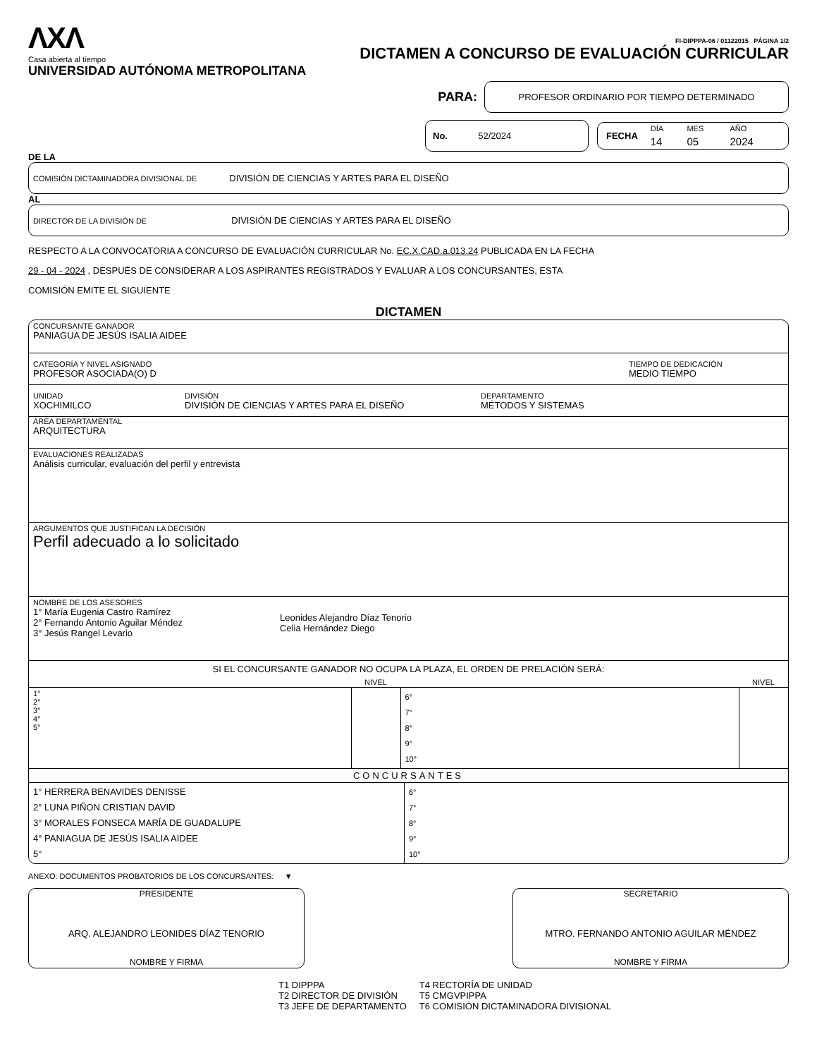ΛXΛ
Casa abierta al tiempo
UNIVERSIDAD AUTÓNOMA METROPOLITANA
FI-DIPPPA-06 / 01122015 PÁGINA 1/2
DICTAMEN A CONCURSO DE EVALUACIÓN CURRICULAR
PARA:
PROFESOR ORDINARIO POR TIEMPO DETERMINADO
No. 52/2024
FECHA
| DÍA | MES | AÑO |
| 14 | 05 | 2024 |
DE LA
COMISIÓN DICTAMINADORA DIVISIONAL DE DIVISIÓN DE CIENCIAS Y ARTES PARA EL DISEÑO
AL
DIRECTOR DE LA DIVISIÓN DE DIVISIÓN DE CIENCIAS Y ARTES PARA EL DISEÑO
RESPECTO A LA CONVOCATORIA A CONCURSO DE EVALUACIÓN CURRICULAR No. EC.X.CAD.a.013.24 PUBLICADA EN LA FECHA
29 - 04 - 2024 , DESPUÉS DE CONSIDERAR A LOS ASPIRANTES REGISTRADOS Y EVALUAR A LOS CONCURSANTES, ESTA
COMISIÓN EMITE EL SIGUIENTE
DICTAMEN
CONCURSANTE GANADOR
PANIAGUA DE JESÚS ISALIA AIDEE
CATEGORÍA Y NIVEL ASIGNADO
PROFESOR ASOCIADA(O) D
TIEMPO DE DEDICACIÓN
MEDIO TIEMPO
UNIDAD
XOCHIMILCO
DIVISIÓN
DIVISIÓN DE CIENCIAS Y ARTES PARA EL DISEÑO
DEPARTAMENTO
MÉTODOS Y SISTEMAS
ÁREA DEPARTAMENTAL
ARQUITECTURA
EVALUACIONES REALIZADAS
Análisis curricular, evaluación del perfil y entrevista
ARGUMENTOS QUE JUSTIFICAN LA DECISIÓN
Perfil adecuado a lo solicitado
NOMBRE DE LOS ASESORES
1° María Eugenia Castro Ramírez
2° Fernando Antonio Aguilar Méndez
3° Jesús Rangel Levario
Leonides Alejandro Díaz Tenorio
Celia Hernández Diego
SI EL CONCURSANTE GANADOR NO OCUPA LA PLAZA, EL ORDEN DE PRELACIÓN SERÁ:
| | NIVEL | | NIVEL |
| --- | --- | --- | --- |
| 1° 2° 3° 4° 5° | | 6° 7° 8° 9° 10° | |
CONCURSANTES
| 1° HERRERA BENAVIDES DENISSE 2° LUNA PIÑON CRISTIAN DAVID 3° MORALES FONSECA MARÍA DE GUADALUPE 4° PANIAGUA DE JESÚS ISALIA AIDEE 5° | 6° 7° 8° 9° 10° |
ANEXO: DOCUMENTOS PROBATORIOS DE LOS CONCURSANTES: ▼
PRESIDENTE
ARQ. ALEJANDRO LEONIDES DÍAZ TENORIO
NOMBRE Y FIRMA
SECRETARIO
MTRO. FERNANDO ANTONIO AGUILAR MÉNDEZ
NOMBRE Y FIRMA
T1 DIPPPA
T2 DIRECTOR DE DIVISIÓN
T3 JEFE DE DEPARTAMENTO
T4 RECTORÍA DE UNIDAD
T5 CMGVPIPPA
T6 COMISIÓN DICTAMINADORA DIVISIONAL